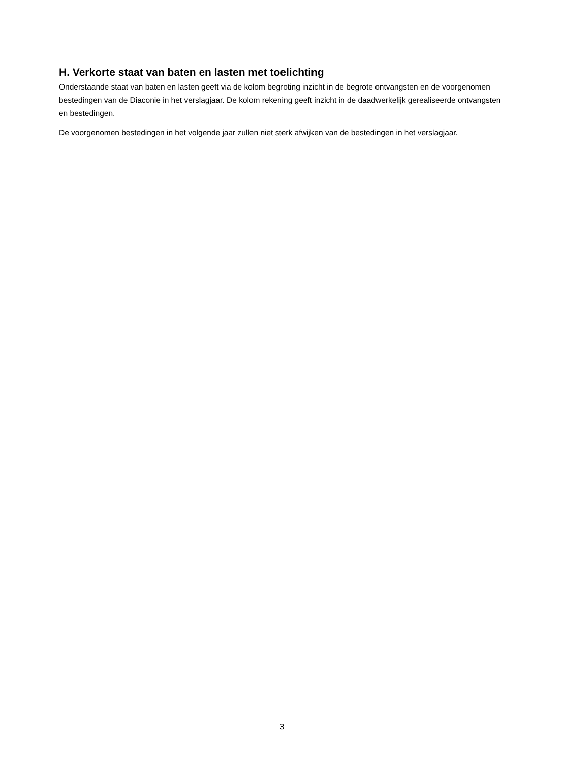H. Verkorte staat van baten en lasten met toelichting
Onderstaande staat van baten en lasten geeft via de kolom begroting inzicht in de begrote ontvangsten en de voorgenomen bestedingen van de Diaconie in het verslagjaar. De kolom rekening geeft inzicht in de daadwerkelijk gerealiseerde ontvangsten en bestedingen.
De voorgenomen bestedingen in het volgende jaar zullen niet sterk afwijken van de bestedingen in het verslagjaar.
3